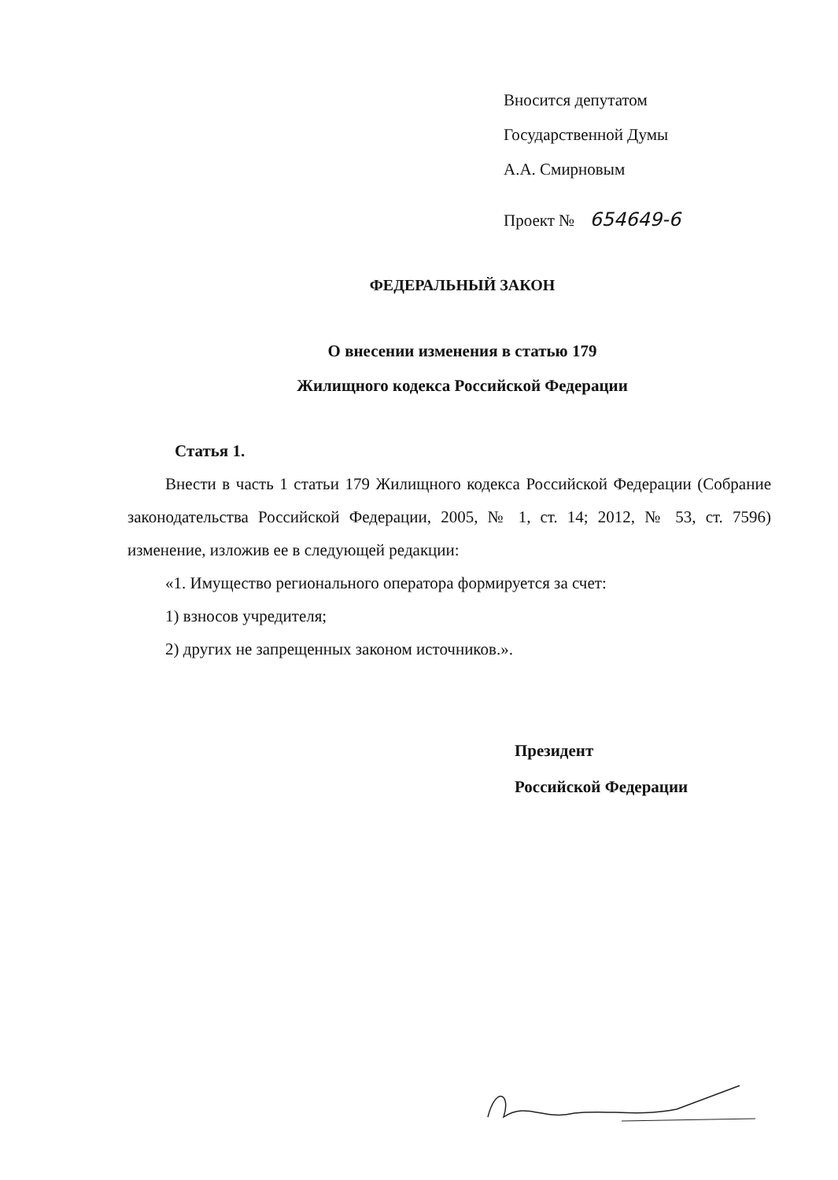Вносится депутатом
Государственной Думы
А.А. Смирновым
Проект № 654649-6
ФЕДЕРАЛЬНЫЙ ЗАКОН
О внесении изменения в статью 179
Жилищного кодекса Российской Федерации
Статья 1.
Внести в часть 1 статьи 179 Жилищного кодекса Российской Федерации (Собрание законодательства Российской Федерации, 2005, № 1, ст. 14; 2012, № 53, ст. 7596) изменение, изложив ее в следующей редакции:
«1. Имущество регионального оператора формируется за счет:
1) взносов учредителя;
2) других не запрещенных законом источников.».
Президент
Российской Федерации